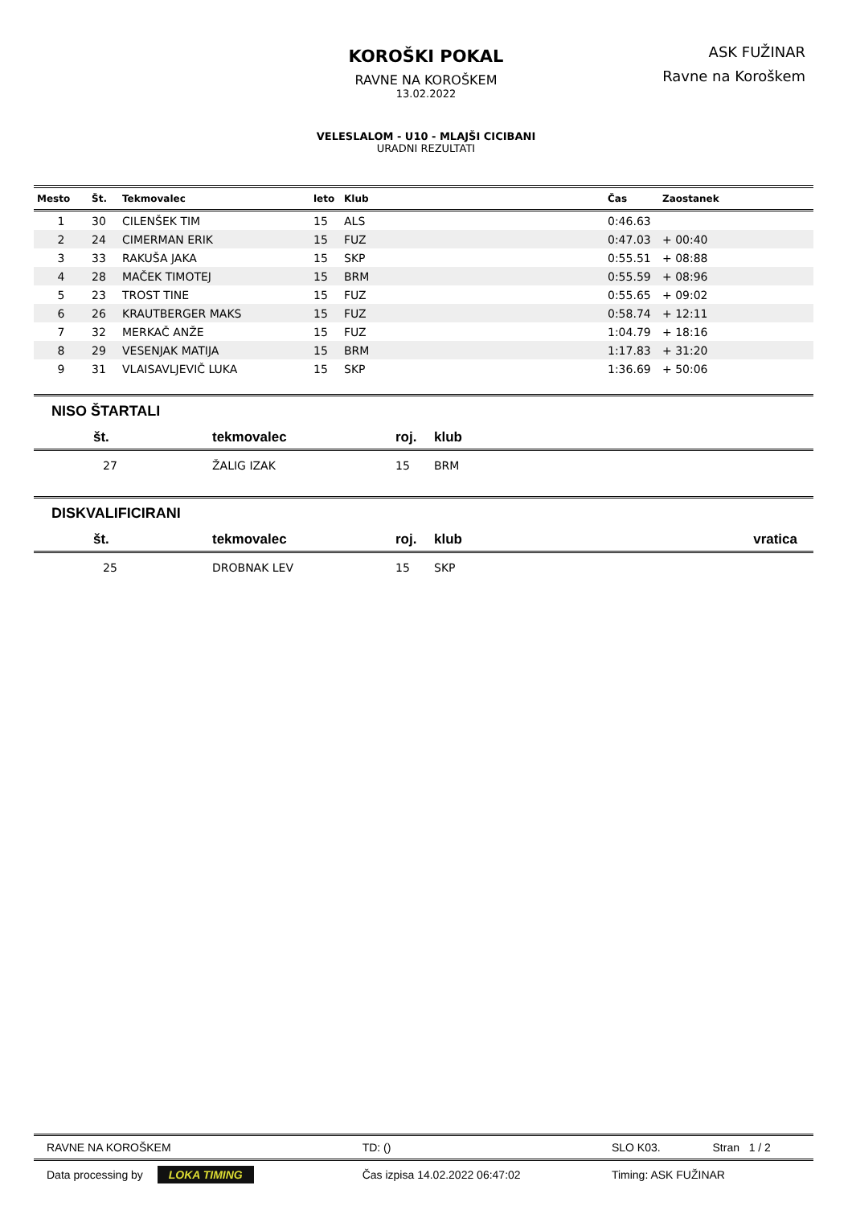KOROŠKI POKAL
RAVNE NA KOROŠKEM
13.02.2022
ASK FUŽINAR
Ravne na Koroškem
VELESLALOM - U10 - MLAJŠI CICIBANI
URADNI REZULTATI
| Mesto | Št. | Tekmovalec | leto | Klub | Čas | Zaostanek |
| --- | --- | --- | --- | --- | --- | --- |
| 1 | 30 | CILENŠEK TIM | 15 | ALS | 0:46.63 | |
| 2 | 24 | CIMERMAN ERIK | 15 | FUZ | 0:47.03 | + 00:40 |
| 3 | 33 | RAKUŠA JAKA | 15 | SKP | 0:55.51 | + 08:88 |
| 4 | 28 | MAČEK TIMOTEJ | 15 | BRM | 0:55.59 | + 08:96 |
| 5 | 23 | TROST TINE | 15 | FUZ | 0:55.65 | + 09:02 |
| 6 | 26 | KRAUTBERGER MAKS | 15 | FUZ | 0:58.74 | + 12:11 |
| 7 | 32 | MERKAČ ANŽE | 15 | FUZ | 1:04.79 | + 18:16 |
| 8 | 29 | VESENJAK MATIJA | 15 | BRM | 1:17.83 | + 31:20 |
| 9 | 31 | VLAISAVLJEVIČ LUKA | 15 | SKP | 1:36.69 | + 50:06 |
NISO ŠTARTALI
| št. | tekmovalec | roj. | klub |
| --- | --- | --- | --- |
| 27 | ŽALIG IZAK | 15 | BRM |
DISKVALIFICIRANI
| št. | tekmovalec | roj. | klub | vratica |
| --- | --- | --- | --- | --- |
| 25 | DROBNAK LEV | 15 | SKP | |
| RAVNE NA KOROŠKEM | TD: () | SLO K03. | Stran 1 / 2 |
| Data processing by LOKA TIMING | Čas izpisa 14.02.2022 06:47:02 | Timing: ASK FUŽINAR | |